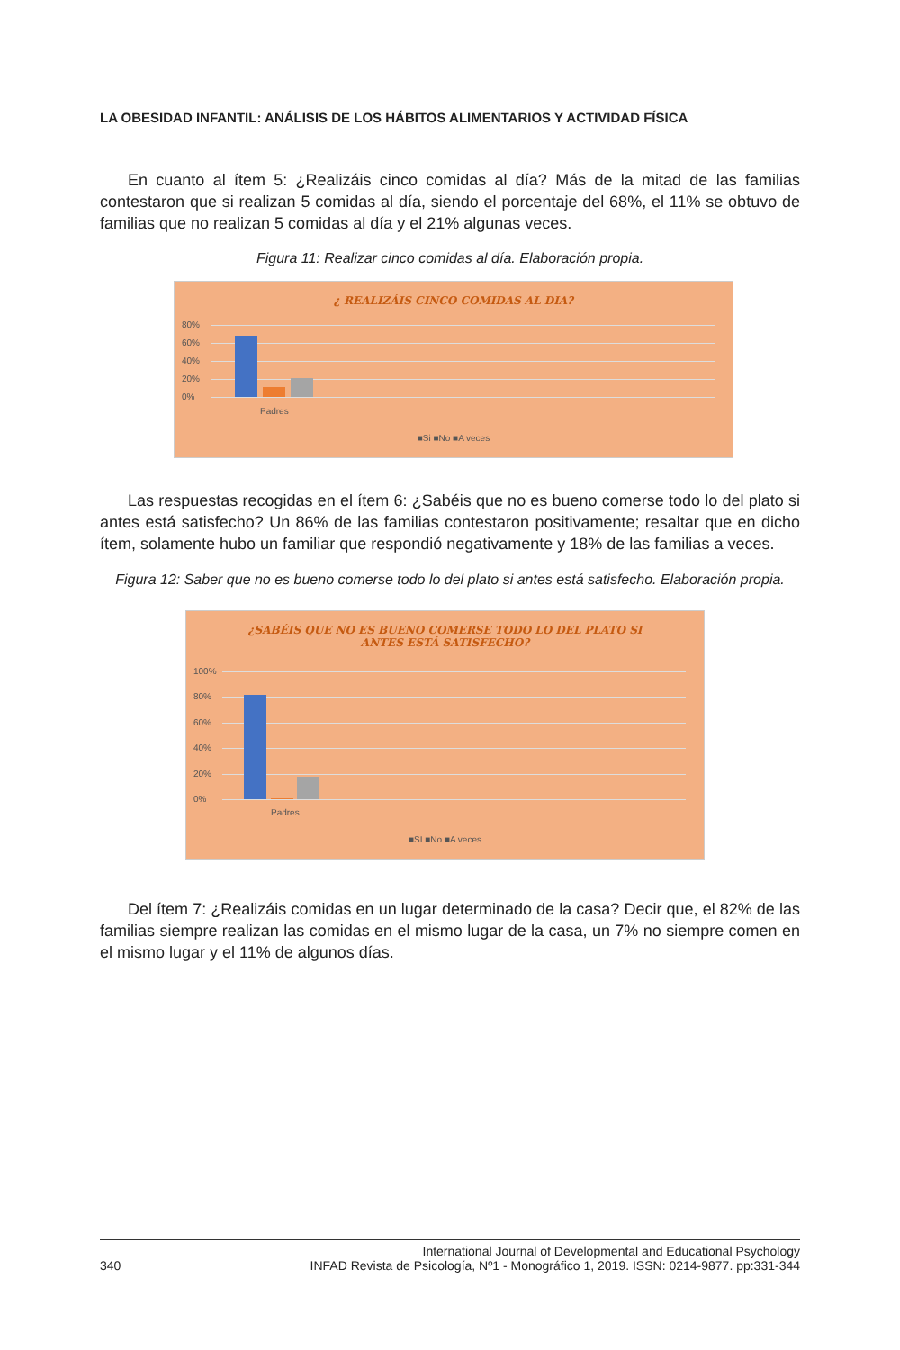LA OBESIDAD INFANTIL: ANÁLISIS DE LOS HÁBITOS ALIMENTARIOS Y ACTIVIDAD FÍSICA
En cuanto al ítem 5: ¿Realizáis cinco comidas al día? Más de la mitad de las familias contestaron que si realizan 5 comidas al día, siendo el porcentaje del 68%, el 11% se obtuvo de familias que no realizan 5 comidas al día y el 21% algunas veces.
Figura 11: Realizar cinco comidas al día. Elaboración propia.
¿ REALIZÁIS CINCO COMIDAS AL DIA?
80%
60%
40%
20%
0%
Padres
■Si ■No ■A veces
Las respuestas recogidas en el ítem 6: ¿Sabéis que no es bueno comerse todo lo del plato si antes está satisfecho? Un 86% de las familias contestaron positivamente; resaltar que en dicho ítem, solamente hubo un familiar que respondió negativamente y 18% de las familias a veces.
Figura 12: Saber que no es bueno comerse todo lo del plato si antes está satisfecho. Elaboración propia.
¿SABÉIS QUE NO ES BUENO COMERSE TODO LO DEL PLATO SI
ANTES ESTÁ SATISFECHO?
100%
80%
60%
40%
20%
0%
Padres
■SI ■No ■A veces
Del ítem 7: ¿Realizáis comidas en un lugar determinado de la casa? Decir que, el 82% de las familias siempre realizan las comidas en el mismo lugar de la casa, un 7% no siempre comen en el mismo lugar y el 11% de algunos días.
340 International Journal of Developmental and Educational Psychology
INFAD Revista de Psicología, Nº1 - Monográfico 1, 2019. ISSN: 0214-9877. pp:331-344